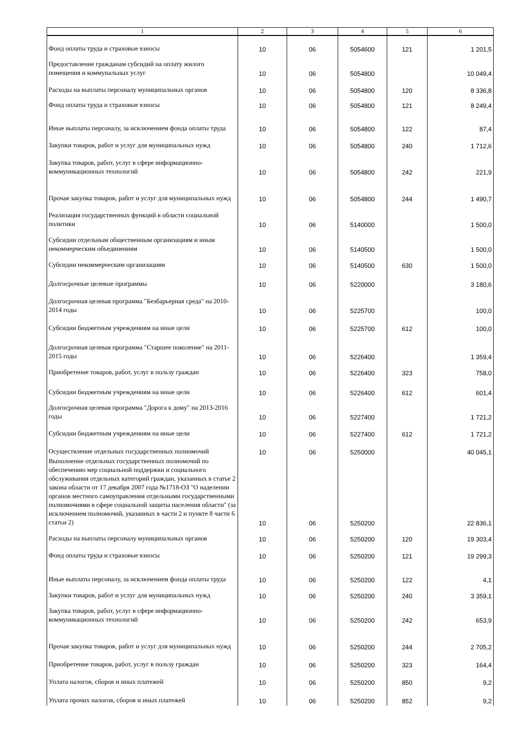| 1 | 2 | 3 | 4 | 5 | 6 |
| --- | --- | --- | --- | --- | --- |
| Фонд оплаты труда и страховые взносы | 10 | 06 | 5054600 | 121 | 1 201,5 |
| Предоставление гражданам субсидий на оплату жилого помещения и коммунальных услуг | 10 | 06 | 5054800 | | 10 049,4 |
| Расходы на выплаты персоналу муниципальных органов | 10 | 06 | 5054800 | 120 | 8 336,8 |
| Фонд оплаты труда и страховые взносы | 10 | 06 | 5054800 | 121 | 8 249,4 |
| Иные выплаты персоналу, за исключением фонда оплаты труда | 10 | 06 | 5054800 | 122 | 87,4 |
| Закупки товаров, работ и услуг для муниципальных нужд | 10 | 06 | 5054800 | 240 | 1 712,6 |
| Закупка товаров, работ, услуг в сфере информационно-коммуникационных технологий | 10 | 06 | 5054800 | 242 | 221,9 |
| Прочая закупка товаров, работ и услуг для муниципальных нужд | 10 | 06 | 5054800 | 244 | 1 490,7 |
| Реализация государственных функций в области социальной политики | 10 | 06 | 5140000 | | 1 500,0 |
| Субсидии отдельным общественным организациям и иным некоммерческим объединениям | 10 | 06 | 5140500 | | 1 500,0 |
| Субсидии некоммерческим организациям | 10 | 06 | 5140500 | 630 | 1 500,0 |
| Долгосрочные целевые программы | 10 | 06 | 5220000 | | 3 180,6 |
| Долгосрочная целевая программа "Безбарьерная среда" на 2010-2014 годы | 10 | 06 | 5225700 | | 100,0 |
| Субсидии бюджетным учреждениям на иные цели | 10 | 06 | 5225700 | 612 | 100,0 |
| Долгосрочная целевая программа "Старшее поколение" на 2011-2015 годы | 10 | 06 | 5226400 | | 1 359,4 |
| Приобретение товаров, работ, услуг в пользу граждан | 10 | 06 | 5226400 | 323 | 758,0 |
| Субсидии бюджетным учреждениям на иные цели | 10 | 06 | 5226400 | 612 | 601,4 |
| Долгосрочная целевая программа "Дорога к дому" на 2013-2016 годы | 10 | 06 | 5227400 | | 1 721,2 |
| Субсидии бюджетным учреждениям на иные цели | 10 | 06 | 5227400 | 612 | 1 721,2 |
| Осуществление отдельных государственных полномочий | 10 | 06 | 5250000 | | 40 045,1 |
| Выполнение отдельных государственных полномочий по обеспечению мер социальной поддержки и социального обслуживания отдельных категорий граждан, указанных в статье 2 закона области от 17 декабря 2007 года №1718-ОЗ "О наделении органов местного самоуправления отдельными государственными полномочиями в сфере социальной защиты населения области" (за исключением полномочий, указанных в части 2 и пункте 8 части 6 статьи 2) | 10 | 06 | 5250200 | | 22 836,1 |
| Расходы на выплаты персоналу муниципальных органов | 10 | 06 | 5250200 | 120 | 19 303,4 |
| Фонд оплаты труда и страховые взносы | 10 | 06 | 5250200 | 121 | 19 299,3 |
| Иные выплаты персоналу, за исключением фонда оплаты труда | 10 | 06 | 5250200 | 122 | 4,1 |
| Закупки товаров, работ и услуг для муниципальных нужд | 10 | 06 | 5250200 | 240 | 3 359,1 |
| Закупка товаров, работ, услуг в сфере информационно-коммуникационных технологий | 10 | 06 | 5250200 | 242 | 653,9 |
| Прочая закупка товаров, работ и услуг для муниципальных нужд | 10 | 06 | 5250200 | 244 | 2 705,2 |
| Приобретение товаров, работ, услуг в пользу граждан | 10 | 06 | 5250200 | 323 | 164,4 |
| Уплата налогов, сборов и иных платежей | 10 | 06 | 5250200 | 850 | 9,2 |
| Уплата прочих налогов, сборов и иных платежей | 10 | 06 | 5250200 | 852 | 9,2 |